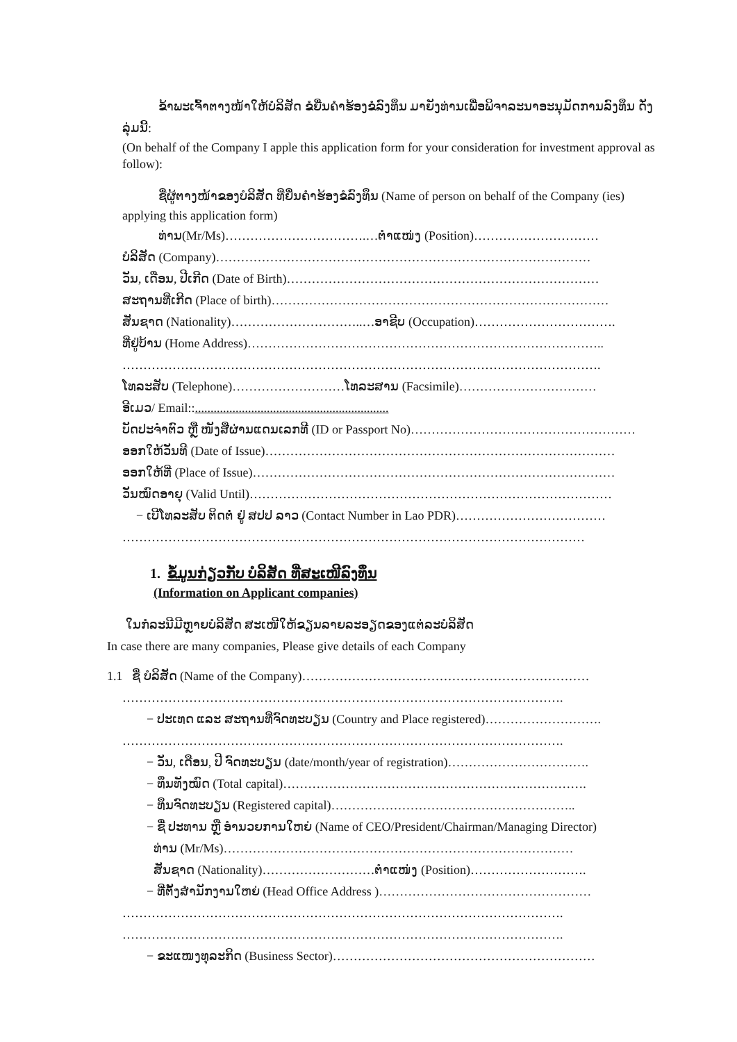ຂ້າພະເຈົ້າຕາງໜ້າໃຫ້ບໍລິສັດ ຂໍຍື່ນຄຳຮ້ອງຂໍລົງທຶນ ມາຍັງທ່ານເພື່ອພິຈາລະນາອະນຸມັດການລົງທຶນ ດັ່ງລຸ່ມນີ້:
(On behalf of the Company I apple this application form for your consideration for investment approval as follow):
ຊື່ຜູ້ຕາງໜ້າຂອງບໍລິສັດ ທີ່ຍື່ນຄຳຮ້ອງຂໍລົງທຶນ (Name of person on behalf of the Company (ies) applying this application form)
ທ່ານ(Mr/Ms)…………………………….…ຕຳແໜ່ງ (Position)…………………………
ບໍລິສັດ (Company)………………………………………………………………………………
ວັນ, ເດືອນ, ປີເກີດ (Date of Birth)…………………………………………………………………
ສະຖານທີ່ເກີດ (Place of birth)………………………………………………………………………
ສັນຊາດ (Nationality)…………………………..…ອາຊີບ (Occupation)…………………………….
ທີ່ຢູ່ບ້ານ (Home Address)…………………………………………………………………………..
…………………………………………………………………………………………………….
ໂທລະສັບ (Telephone)………………………ໂທລະສານ (Facsimile)……………………………
ອີເມວ/ Email::..............................................................
ບັດປະຈຳຕົວ ຫຼື ໜັງສືຜ່ານແດນເລກທີ (ID or Passport No)………………………………………………
ອອກໃຫ້ວັນທີ (Date of Issue)…………………………………………………………………………
ອອກໃຫ້ທີ່ (Place of Issue)……………………………………………………………………………
ວັນໝົດອາຍຸ (Valid Until)……………………………………………………………………………
− ເບີໂທລະສັບ ຕິດຕໍ່ ຢູ່ ສປປ ລາວ (Contact Number in Lao PDR)………………………………
…………………………………………………………………………………………………
1. ຂໍ້ມູນກ່ຽວກັບ ບໍລິສັດ ທີ່ສະເໜີລົງທຶນ
(Information on Applicant companies)
ໃນກໍລະນີມີຫຼາຍບໍລິສັດ ສະເໜີໃຫ້ຂຽນລາຍລະອຽດຂອງແຕ່ລະບໍລິສັດ
In case there are many companies, Please give details of each Company
1.1 ຊື່ ບໍລິສັດ (Name of the Company)……………………………………………………………
…………………………………………………………………………………………….
− ປະເທດ ແລະ ສະຖານທີ່ຈົດທະບຽນ (Country and Place registered)……………………….
…………………………………………………………………………………………….
− ວັນ, ເດືອນ, ປີ ຈົດທະບຽນ (date/month/year of registration)…………………………….
− ທຶນທັງໝົດ (Total capital)……………………………………………………………….
− ທຶນຈົດທະບຽນ (Registered capital)…………………………………………………..
− ຊື່ ປະທານ ຫຼື ອຳນວຍການໃຫຍ່ (Name of CEO/President/Chairman/Managing Director)
ທ່ານ (Mr/Ms)…………………………………………………………………………
ສັນຊາດ (Nationality)………………………ຕຳແໜ່ງ (Position)……………………….
− ທີ່ຕັ້ງສຳນັກງານໃຫຍ່ (Head Office Address )……………………………………………
…………………………………………………………………………………………….
…………………………………………………………………………………………….
− ຂະແໜງທຸລະກິດ (Business Sector)………………………………………………………